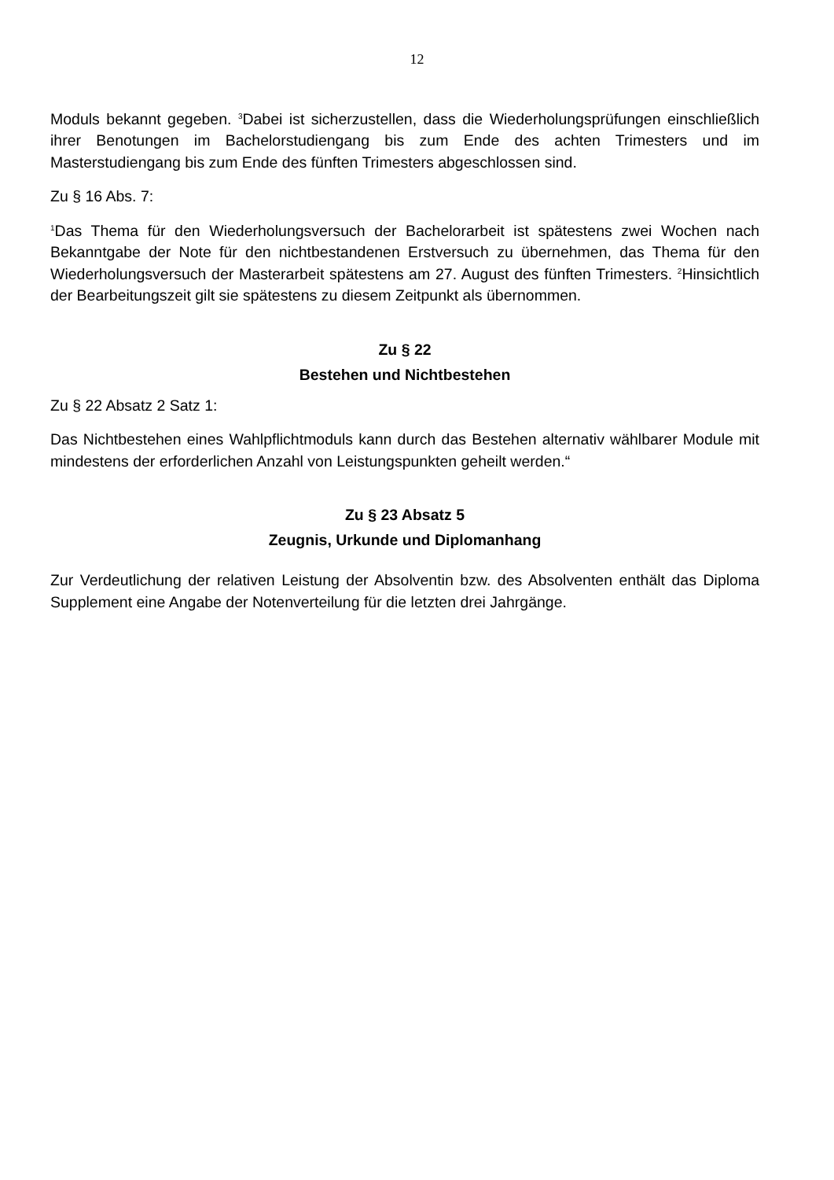12
Moduls bekannt gegeben. <sup>3</sup>Dabei ist sicherzustellen, dass die Wiederholungsprüfungen einschließlich ihrer Benotungen im Bachelorstudiengang bis zum Ende des achten Trimesters und im Masterstudiengang bis zum Ende des fünften Trimesters abgeschlossen sind.
Zu § 16 Abs. 7:
<sup>1</sup> Das Thema für den Wiederholungsversuch der Bachelorarbeit ist spätestens zwei Wochen nach Bekanntgabe der Note für den nichtbestandenen Erstversuch zu übernehmen, das Thema für den Wiederholungsversuch der Masterarbeit spätestens am 27. August des fünften Trimesters. <sup>2</sup>Hinsichtlich der Bearbeitungszeit gilt sie spätestens zu diesem Zeitpunkt als übernommen.
Zu § 22
Bestehen und Nichtbestehen
Zu § 22 Absatz 2 Satz 1:
Das Nichtbestehen eines Wahlpflichtmoduls kann durch das Bestehen alternativ wählbarer Module mit mindestens der erforderlichen Anzahl von Leistungspunkten geheilt werden.“
Zu § 23 Absatz 5
Zeugnis, Urkunde und Diplomanhang
Zur Verdeutlichung der relativen Leistung der Absolventin bzw. des Absolventen enthält das Diploma Supplement eine Angabe der Notenverteilung für die letzten drei Jahrgänge.